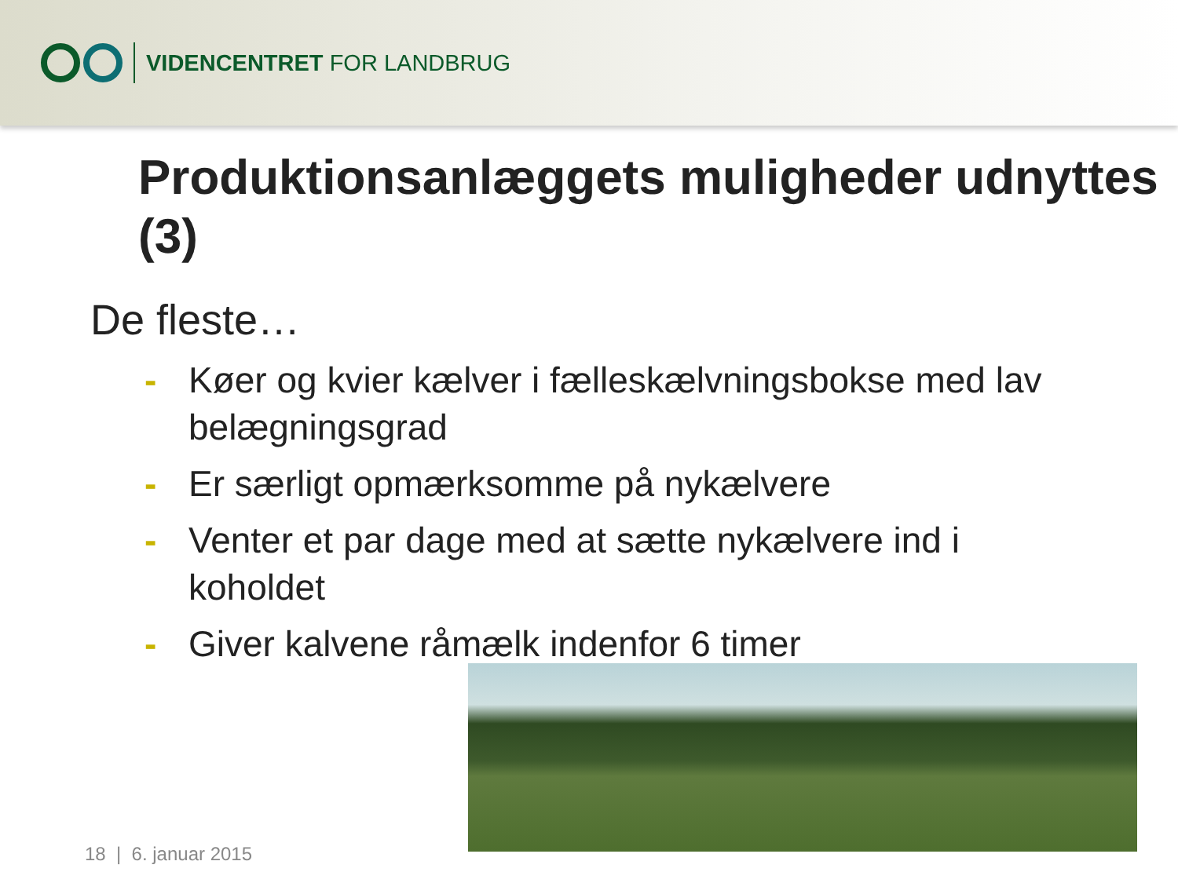VIDENCENTRET FOR LANDBRUG
Produktionsanlæggets muligheder udnyttes (3)
De fleste…
- Køer og kvier kælver i fælleskælvningsbokse med lav belægningsgrad
- Er særligt opmærksomme på nykælvere
- Venter et par dage med at sætte nykælvere ind i koholdet
- Giver kalvene råmælk indenfor 6 timer
18 | 6. januar 2015